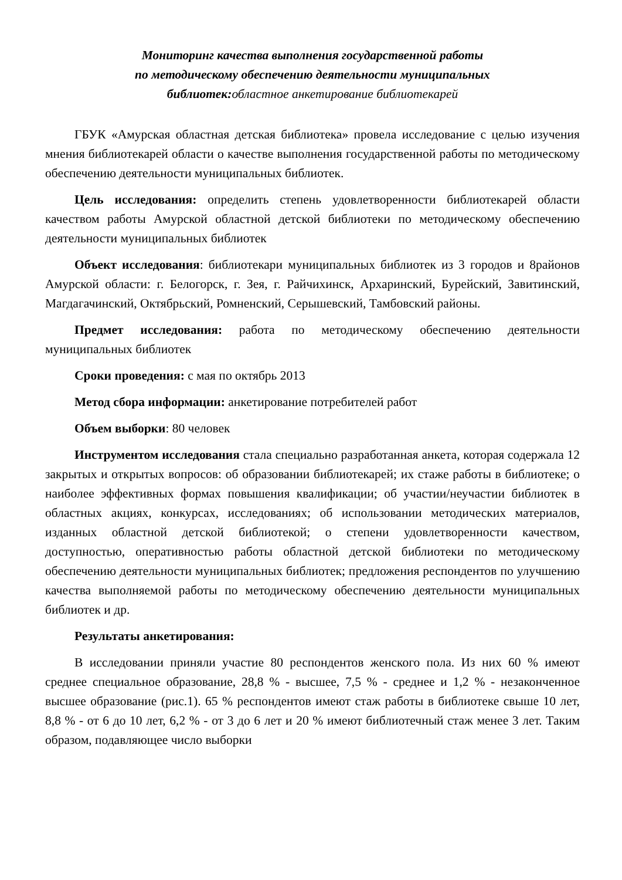Мониторинг качества выполнения государственной работы
по методическому обеспечению деятельности муниципальных
библиотек:областное анкетирование библиотекарей
ГБУК «Амурская областная детская библиотека» провела исследование с целью изучения мнения библиотекарей области о качестве выполнения государственной работы по методическому обеспечению деятельности муниципальных библиотек.
Цель исследования: определить степень удовлетворенности библиотекарей области качеством работы Амурской областной детской библиотеки по методическому обеспечению деятельности муниципальных библиотек
Объект исследования: библиотекари муниципальных библиотек из 3 городов и 8районов Амурской области: г. Белогорск, г. Зея, г. Райчихинск, Архаринский, Бурейский, Завитинский, Магдагачинский, Октябрьский, Ромненский, Серышевский, Тамбовский районы.
Предмет исследования: работа по методическому обеспечению деятельности муниципальных библиотек
Сроки проведения: с мая по октябрь 2013
Метод сбора информации: анкетирование потребителей работ
Объем выборки: 80 человек
Инструментом исследования стала специально разработанная анкета, которая содержала 12 закрытых и открытых вопросов: об образовании библиотекарей; их стаже работы в библиотеке; о наиболее эффективных формах повышения квалификации; об участии/неучастии библиотек в областных акциях, конкурсах, исследованиях; об использовании методических материалов, изданных областной детской библиотекой; о степени удовлетворенности качеством, доступностью, оперативностью работы областной детской библиотеки по методическому обеспечению деятельности муниципальных библиотек; предложения респондентов по улучшению качества выполняемой работы по методическому обеспечению деятельности муниципальных библиотек и др.
Результаты анкетирования:
В исследовании приняли участие 80 респондентов женского пола. Из них 60 % имеют среднее специальное образование, 28,8 % - высшее, 7,5 % - среднее и 1,2 % - незаконченное высшее образование (рис.1). 65 % респондентов имеют стаж работы в библиотеке свыше 10 лет, 8,8 % - от 6 до 10 лет, 6,2 % - от 3 до 6 лет и 20 % имеют библиотечный стаж менее 3 лет. Таким образом, подавляющее число выборки